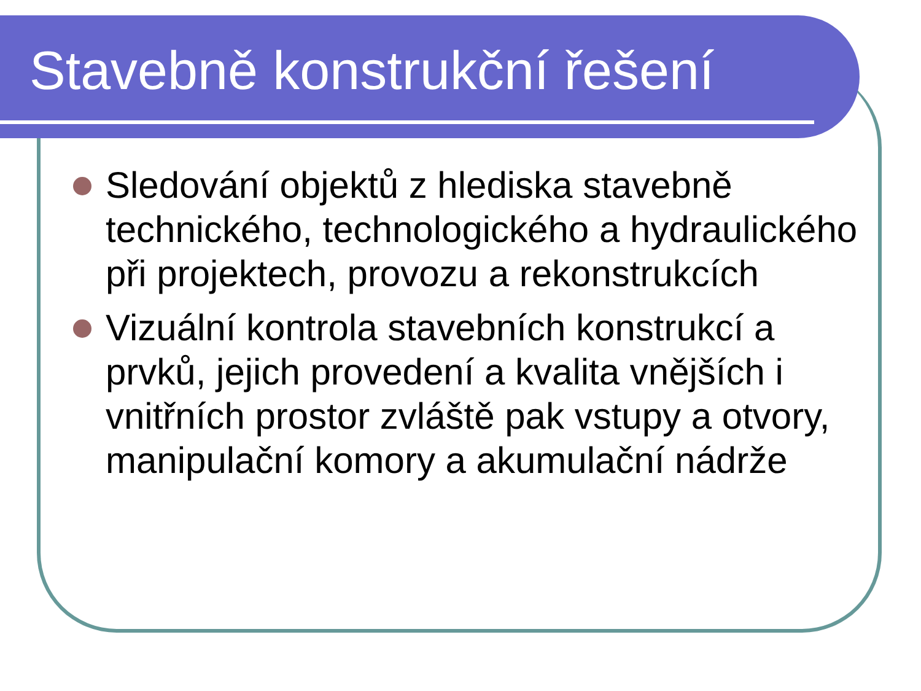Stavebně konstrukční řešení
Sledování objektů z hlediska stavebně technického, technologického a hydraulického při projektech, provozu a rekonstrukcích
Vizuální kontrola stavebních konstrukcí a prvků, jejich provedení a kvalita vnějších i vnitřních prostor zvláště pak vstupy a otvory, manipulační komory a akumulační nádrže